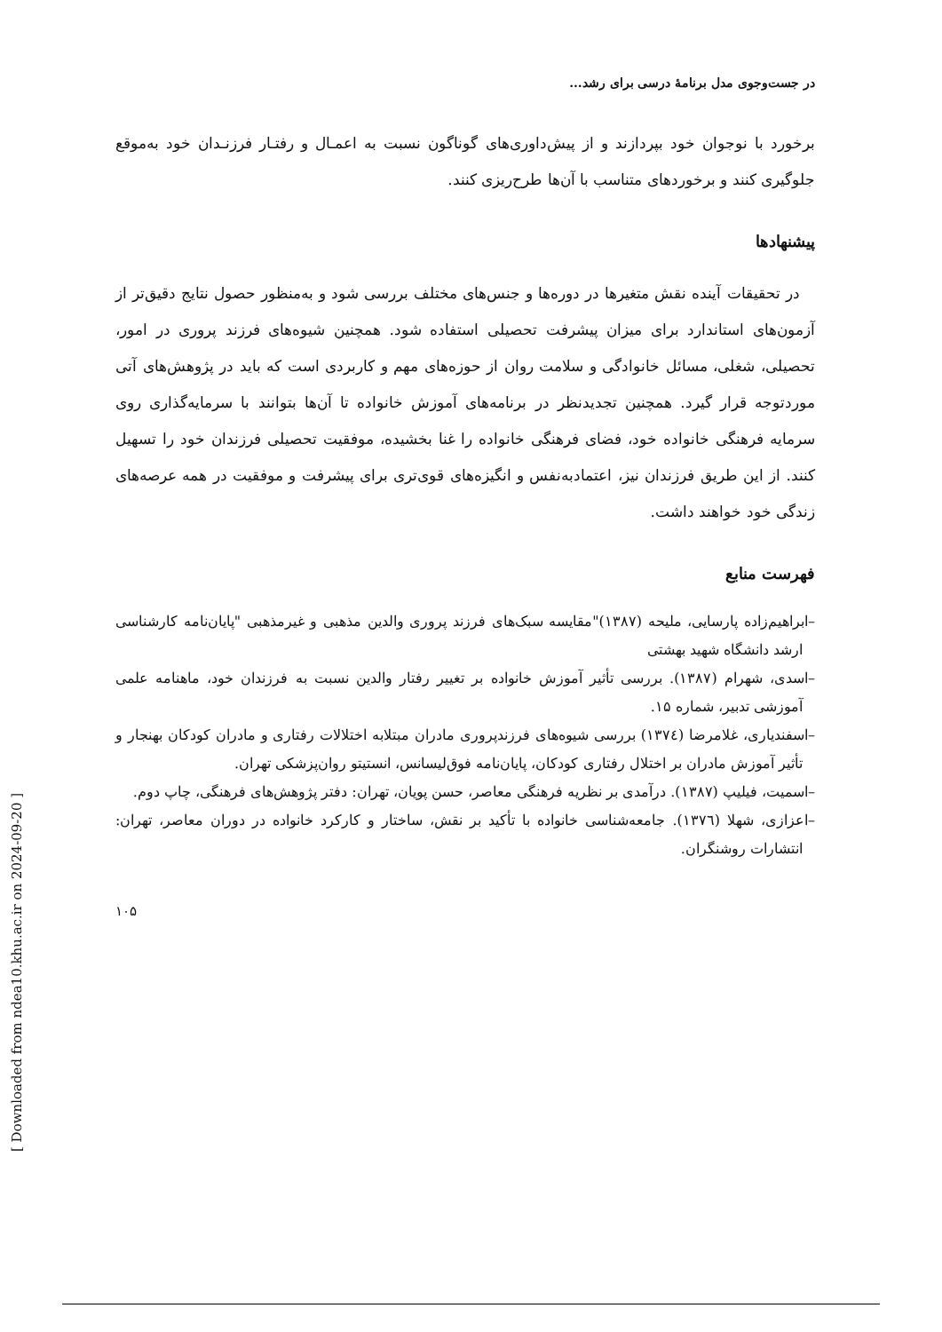[ Downloaded from ndea10.khu.ac.ir on 2024-09-20 ]
در جست‌وجوی مدل برنامهٔ درسی برای رشد...
برخورد با نوجوان خود بپردازند و از پیش‌داوری‌های گوناگون نسبت به اعمـال و رفتـار فرزنـدان خود به‌موقع جلوگیری کنند و برخوردهای متناسب با آن‌ها طرح‌ریزی کنند.
پیشنهادها
در تحقیقات آینده نقش متغیرها در دوره‌ها و جنس‌های مختلف بررسی شود و به‌منظور حصول نتایج دقیق‌تر از آزمون‌های استاندارد برای میزان پیشرفت تحصیلی استفاده شود. همچنین شیوه‌های فرزند پروری در امور، تحصیلی، شغلی، مسائل خانوادگی و سلامت روان از حوزه‌های مهم و کاربردی است که باید در پژوهش‌های آتی موردتوجه قرار گیرد. همچنین تجدیدنظر در برنامه‌های آموزش خانواده تا آن‌ها بتوانند با سرمایه‌گذاری روی سرمایه فرهنگی خانواده خود، فضای فرهنگی خانواده را غنا بخشیده، موفقیت تحصیلی فرزندان خود را تسهیل کنند. از این طریق فرزندان نیز، اعتمادبه‌نفس و انگیزه‌های قوی‌تری برای پیشرفت و موفقیت در همه عرصه‌های زندگی خود خواهند داشت.
فهرست منابع
–ابراهیم‌زاده پارسایی، ملیحه (۱۳۸۷)"مقایسه سبک‌های فرزند پروری والدین مذهبی و غیرمذهبی "پایان‌نامه کارشناسی ارشد دانشگاه شهید بهشتی
–اسدی، شهرام (۱۳۸۷). بررسی تأثیر آموزش خانواده بر تغییر رفتار والدین نسبت به فرزندان خود، ماهنامه علمی آموزشی تدبیر، شماره ۱۵.
–اسفندیاری، غلامرضا (۱۳۷٤) بررسی شیوه‌های فرزندپروری مادران مبتلابه اختلالات رفتاری و مادران کودکان بهنجار و تأثیر آموزش مادران بر اختلال رفتاری کودکان، پایان‌نامه فوق‌لیسانس، انستیتو روان‌پزشکی تهران.
–اسمیت، فیلیپ (۱۳۸۷). درآمدی بر نظریه فرهنگی معاصر، حسن پویان، تهران: دفتر پژوهش‌های فرهنگی، چاپ دوم.
–اعزازی، شهلا (۱۳۷٦). جامعه‌شناسی خانواده با تأکید بر نقش، ساختار و کارکرد خانواده در دوران معاصر، تهران: انتشارات روشنگران.
۱۰۵